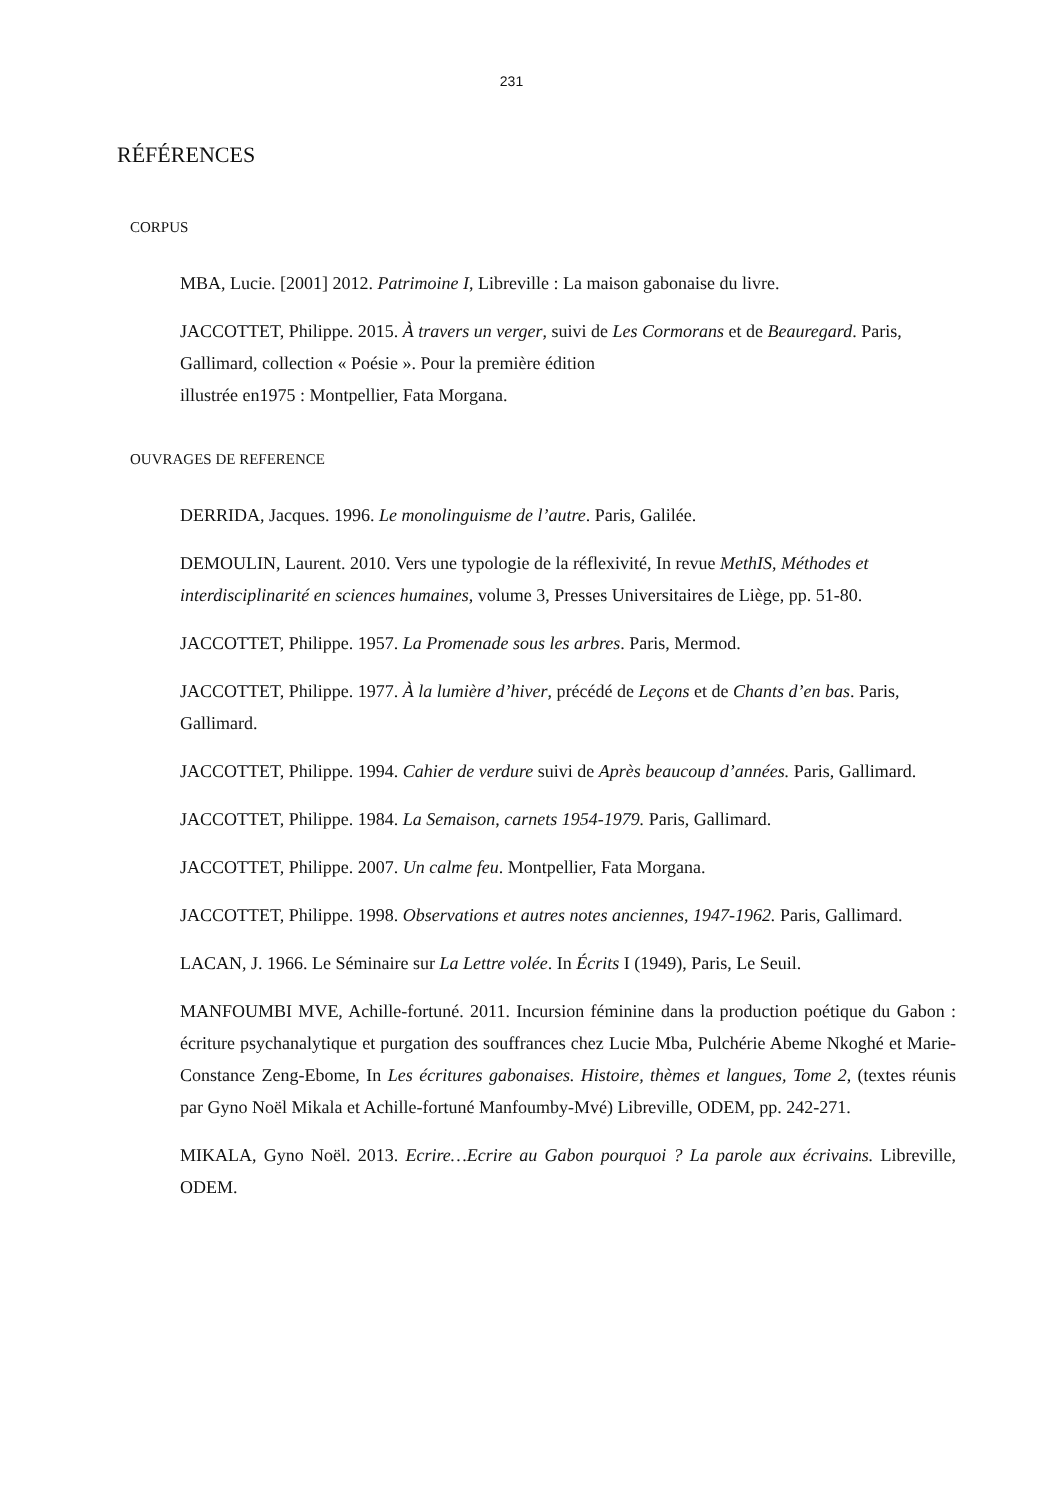231
RÉFÉRENCES
CORPUS
MBA, Lucie. [2001] 2012. Patrimoine I, Libreville : La maison gabonaise du livre.
JACCOTTET, Philippe. 2015. À travers un verger, suivi de Les Cormorans et de Beauregard. Paris, Gallimard, collection « Poésie ». Pour la première édition
illustrée en1975 : Montpellier, Fata Morgana.
OUVRAGES DE REFERENCE
DERRIDA, Jacques. 1996. Le monolinguisme de l’autre. Paris, Galilée.
DEMOULIN, Laurent. 2010. Vers une typologie de la réflexivité, In revue MethIS, Méthodes et interdisciplinarité en sciences humaines, volume 3, Presses Universitaires de Liège, pp. 51-80.
JACCOTTET, Philippe. 1957. La Promenade sous les arbres. Paris, Mermod.
JACCOTTET, Philippe. 1977. À la lumière d’hiver, précédé de Leçons et de Chants d’en bas. Paris, Gallimard.
JACCOTTET, Philippe. 1994. Cahier de verdure suivi de Après beaucoup d’années. Paris, Gallimard.
JACCOTTET, Philippe. 1984. La Semaison, carnets 1954-1979. Paris, Gallimard.
JACCOTTET, Philippe. 2007. Un calme feu. Montpellier, Fata Morgana.
JACCOTTET, Philippe. 1998. Observations et autres notes anciennes, 1947-1962. Paris, Gallimard.
LACAN, J. 1966. Le Séminaire sur La Lettre volée. In Écrits I (1949), Paris, Le Seuil.
MANFOUMBI MVE, Achille-fortuné. 2011. Incursion féminine dans la production poétique du Gabon : écriture psychanalytique et purgation des souffrances chez Lucie Mba, Pulchérie Abeme Nkoghé et Marie-Constance Zeng-Ebome, In Les écritures gabonaises. Histoire, thèmes et langues, Tome 2, (textes réunis par Gyno Noël Mikala et Achille-fortuné Manfoumby-Mvé) Libreville, ODEM, pp. 242-271.
MIKALA, Gyno Noël. 2013. Ecrire…Ecrire au Gabon pourquoi ? La parole aux écrivains. Libreville, ODEM.